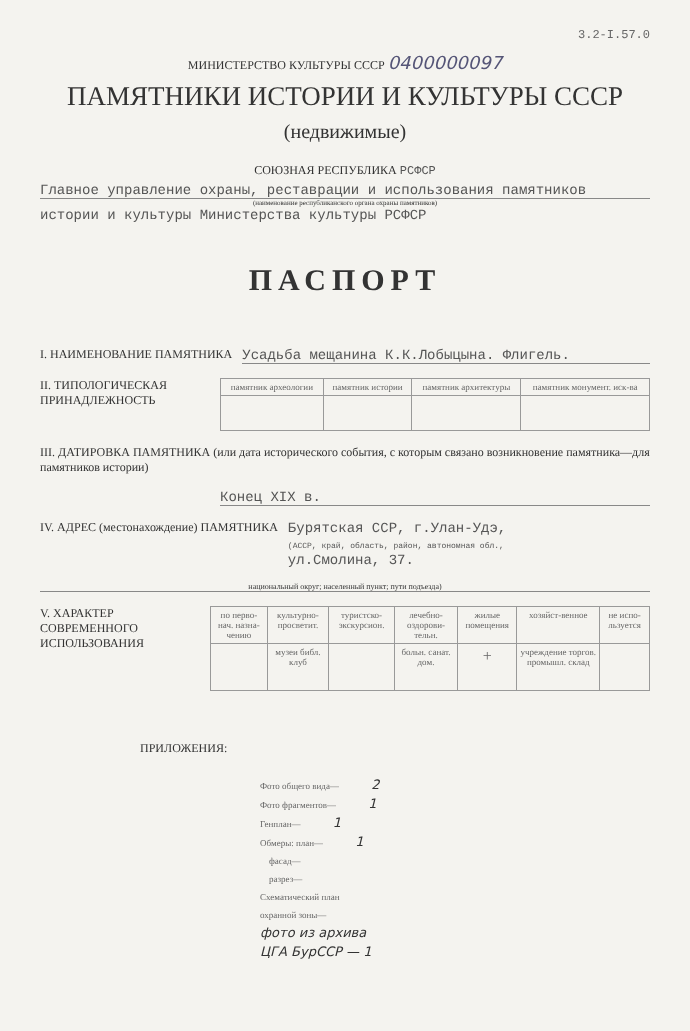3.2-I.57.0
МИНИСТЕРСТВО КУЛЬТУРЫ СССР 0400000097
ПАМЯТНИКИ ИСТОРИИ И КУЛЬТУРЫ СССР
(недвижимые)
СОЮЗНАЯ РЕСПУБЛИКА РСФСР
Главное управление охраны, реставрации и использования памятников
(наименование республиканского органа охраны памятников)
истории и культуры Министерства культуры РСФСР
ПАСПОРТ
I. НАИМЕНОВАНИЕ ПАМЯТНИКА
Усадьба мещанина К.К.Лобыцына. Флигель.
II. ТИПОЛОГИЧЕСКАЯ ПРИНАДЛЕЖНОСТЬ
| памятник археологии | памятник истории | памятник архитектуры | памятник монумент. иск-ва |
III. ДАТИРОВКА ПАМЯТНИКА (или дата исторического события, с которым связано возникновение памятника—для памятников истории)
Конец XIX в.
IV. АДРЕС (местонахождение) ПАМЯТНИКА
Бурятская ССР, г.Улан-Удэ,
(АССР, край, область, район, автономная обл.,
ул.Смолина, 37.
национальный округ; населенный пункт; пути подъезда)
V. ХАРАКТЕР СОВРЕМЕННОГО ИСПОЛЬЗОВАНИЯ
| по перво-нач. назна-чению | культурно-просветит. | туристско-экскурсион. | лечебно-оздорови-тельн. | жилые помещения | хозяйст-венное | не испо-льзуется |
| | музеи библ. клуб | | больн. санат. дом. | + | учреждение торгов. промышл. склад | |
ПРИЛОЖЕНИЯ:
Фото общего вида— 2
Фото фрагментов— 1
Генплан— 1
Обмеры: план— 1
фасад—
разрез—
Схематический план
охранной зоны—
фото из архива
ЦГА БурССР — 1